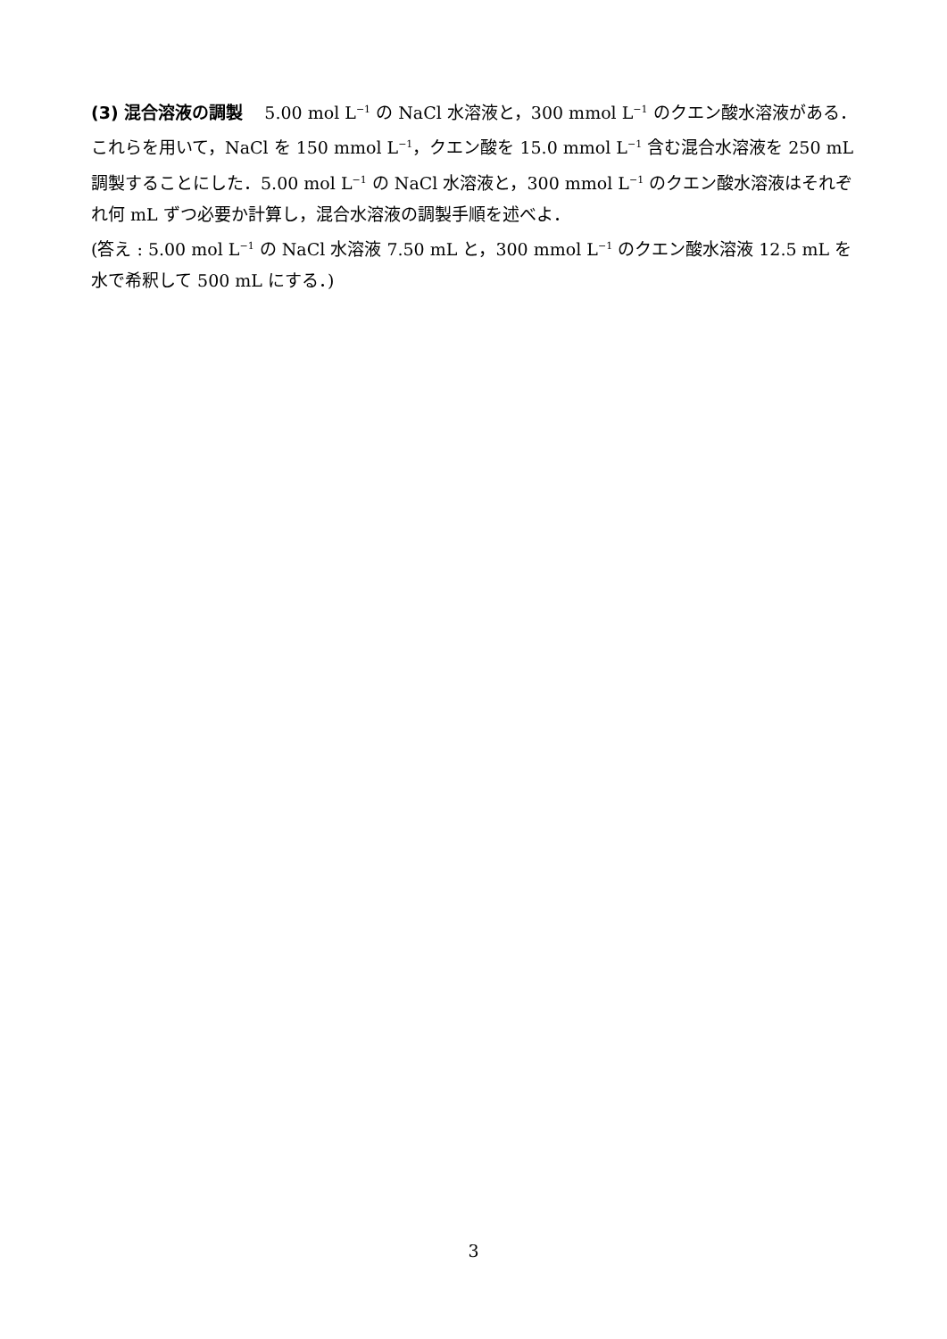(3) 混合溶液の調製 5.00 mol L<sup>−1</sup> の NaCl 水溶液と，300 mmol L<sup>−1</sup> のクエン酸水溶液がある．これらを用いて，NaCl を 150 mmol L<sup>−1</sup>，クエン酸を 15.0 mmol L<sup>−1</sup> 含む混合水溶液を 250 mL 調製することにした．5.00 mol L<sup>−1</sup> の NaCl 水溶液と，300 mmol L<sup>−1</sup> のクエン酸水溶液はそれぞれ何 mL ずつ必要か計算し，混合水溶液の調製手順を述べよ．
(答え : 5.00 mol L<sup>−1</sup> の NaCl 水溶液 7.50 mL と，300 mmol L<sup>−1</sup> のクエン酸水溶液 12.5 mL を水で希釈して 500 mL にする．)
3